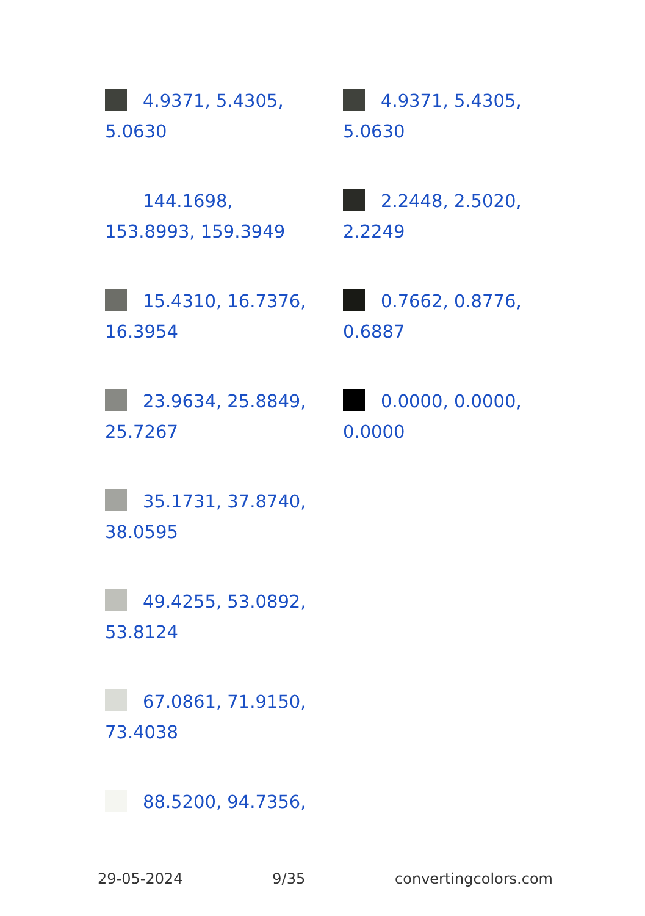4.9371, 5.4305, 5.0630
144.1698, 153.8993, 159.3949
15.4310, 16.7376, 16.3954
23.9634, 25.8849, 25.7267
35.1731, 37.8740, 38.0595
49.4255, 53.0892, 53.8124
67.0861, 71.9150, 73.4038
88.5200, 94.7356,
4.9371, 5.4305, 5.0630
2.2448, 2.5020, 2.2249
0.7662, 0.8776, 0.6887
0.0000, 0.0000, 0.0000
29-05-2024 9/35 convertingcolors.com